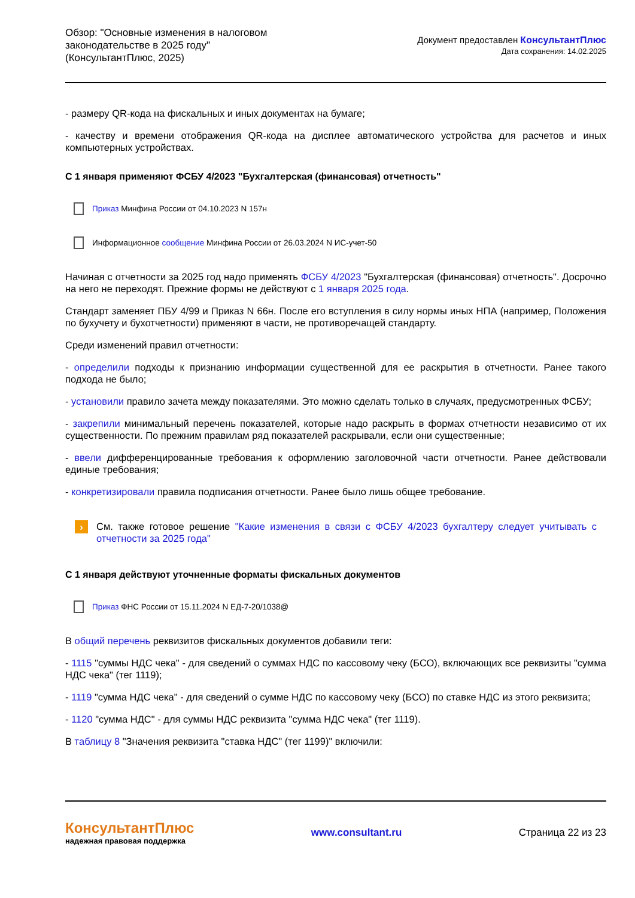Обзор: "Основные изменения в налоговом законодательстве в 2025 году" (КонсультантПлюс, 2025)
Документ предоставлен КонсультантПлюс
Дата сохранения: 14.02.2025
- размеру QR-кода на фискальных и иных документах на бумаге;
- качеству и времени отображения QR-кода на дисплее автоматического устройства для расчетов и иных компьютерных устройствах.
С 1 января применяют ФСБУ 4/2023 "Бухгалтерская (финансовая) отчетность"
Приказ Минфина России от 04.10.2023 N 157н
Информационное сообщение Минфина России от 26.03.2024 N ИС-учет-50
Начиная с отчетности за 2025 год надо применять ФСБУ 4/2023 "Бухгалтерская (финансовая) отчетность". Досрочно на него не переходят. Прежние формы не действуют с 1 января 2025 года.
Стандарт заменяет ПБУ 4/99 и Приказ N 66н. После его вступления в силу нормы иных НПА (например, Положения по бухучету и бухотчетности) применяют в части, не противоречащей стандарту.
Среди изменений правил отчетности:
- определили подходы к признанию информации существенной для ее раскрытия в отчетности. Ранее такого подхода не было;
- установили правило зачета между показателями. Это можно сделать только в случаях, предусмотренных ФСБУ;
- закрепили минимальный перечень показателей, которые надо раскрыть в формах отчетности независимо от их существенности. По прежним правилам ряд показателей раскрывали, если они существенные;
- ввели дифференцированные требования к оформлению заголовочной части отчетности. Ранее действовали единые требования;
- конкретизировали правила подписания отчетности. Ранее было лишь общее требование.
› См. также готовое решение "Какие изменения в связи с ФСБУ 4/2023 бухгалтеру следует учитывать с отчетности за 2025 года"
С 1 января действуют уточненные форматы фискальных документов
Приказ ФНС России от 15.11.2024 N ЕД-7-20/1038@
В общий перечень реквизитов фискальных документов добавили теги:
- 1115 "суммы НДС чека" - для сведений о суммах НДС по кассовому чеку (БСО), включающих все реквизиты "сумма НДС чека" (тег 1119);
- 1119 "сумма НДС чека" - для сведений о сумме НДС по кассовому чеку (БСО) по ставке НДС из этого реквизита;
- 1120 "сумма НДС" - для суммы НДС реквизита "сумма НДС чека" (тег 1119).
В таблицу 8 "Значения реквизита "ставка НДС" (тег 1199)" включили:
КонсультантПлюс
надежная правовая поддержка
www.consultant.ru Страница 22 из 23